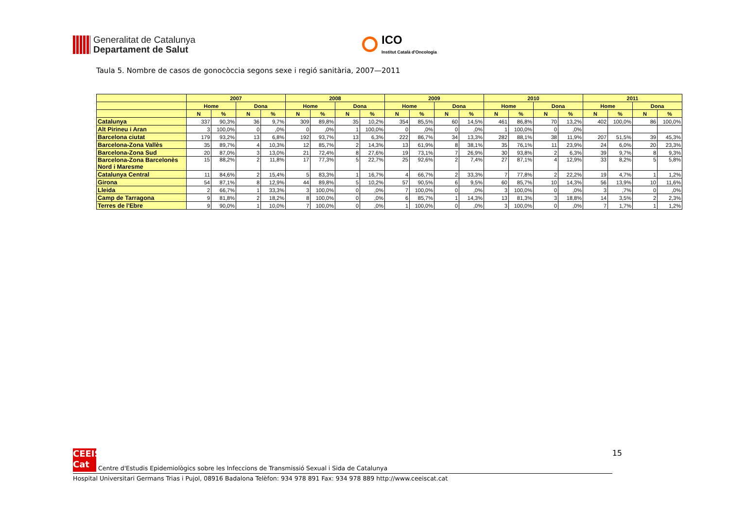Generalitat de Catalunya
Departament de Salut
ICO
Institut Català d'Oncologia
Taula 5. Nombre de casos de gonocòccia segons sexe i regió sanitària, 2007—2011
| | 2007 | | | | 2008 | | | | 2009 | | | | 2010 | | | | 2011 | | | |
| --- | --- | --- | --- | --- | --- | --- | --- | --- | --- | --- | --- | --- | --- | --- | --- | --- | --- | --- | --- | --- |
| | Home | | Dona | | Home | | Dona | | Home | | Dona | | Home | | Dona | | Home | | Dona | |
| | N | % | N | % | N | % | N | % | N | % | N | % | N | % | N | % | N | % | N | % |
| Catalunya | 337 | 90,3% | 36 | 9,7% | 309 | 89,8% | 35 | 10,2% | 354 | 85,5% | 60 | 14,5% | 461 | 86,8% | 70 | 13,2% | 402 | 100,0% | 86 | 100,0% |
| Alt Pirineu i Aran | 3 | 100,0% | 0 | ,0% | 0 | ,0% | 1 | 100,0% | 0 | ,0% | 0 | ,0% | 1 | 100,0% | 0 | ,0% | | | | |
| Barcelona ciutat | 179 | 93,2% | 13 | 6,8% | 192 | 93,7% | 13 | 6,3% | 222 | 86,7% | 34 | 13,3% | 282 | 88,1% | 38 | 11,9% | 207 | 51,5% | 39 | 45,3% |
| Barcelona-Zona Vallès | 35 | 89,7% | 4 | 10,3% | 12 | 85,7% | 2 | 14,3% | 13 | 61,9% | 8 | 38,1% | 35 | 76,1% | 11 | 23,9% | 24 | 6,0% | 20 | 23,3% |
| Barcelona-Zona Sud | 20 | 87,0% | 3 | 13,0% | 21 | 72,4% | 8 | 27,6% | 19 | 73,1% | 7 | 26,9% | 30 | 93,8% | 2 | 6,3% | 39 | 9,7% | 8 | 9,3% |
| Barcelona-Zona Barcelonès Nord i Maresme | 15 | 88,2% | 2 | 11,8% | 17 | 77,3% | 5 | 22,7% | 25 | 92,6% | 2 | 7,4% | 27 | 87,1% | 4 | 12,9% | 33 | 8,2% | 5 | 5,8% |
| Catalunya Central | 11 | 84,6% | 2 | 15,4% | 5 | 83,3% | 1 | 16,7% | 4 | 66,7% | 2 | 33,3% | 7 | 77,8% | 2 | 22,2% | 19 | 4,7% | 1 | 1,2% |
| Girona | 54 | 87,1% | 8 | 12,9% | 44 | 89,8% | 5 | 10,2% | 57 | 90,5% | 6 | 9,5% | 60 | 85,7% | 10 | 14,3% | 56 | 13,9% | 10 | 11,6% |
| Lleida | 2 | 66,7% | 1 | 33,3% | 3 | 100,0% | 0 | ,0% | 7 | 100,0% | 0 | ,0% | 3 | 100,0% | 0 | ,0% | 3 | ,7% | 0 | ,0% |
| Camp de Tarragona | 9 | 81,8% | 2 | 18,2% | 8 | 100,0% | 0 | ,0% | 6 | 85,7% | 1 | 14,3% | 13 | 81,3% | 3 | 18,8% | 14 | 3,5% | 2 | 2,3% |
| Terres de l'Ebre | 9 | 90,0% | 1 | 10,0% | 7 | 100,0% | 0 | ,0% | 1 | 100,0% | 0 | ,0% | 3 | 100,0% | 0 | ,0% | 7 | 1,7% | 1 | 1,2% |
15 CEEIS
Cat Centre d'Estudis Epidemiològics sobre les Infeccions de Transmissió Sexual i Sida de Catalunya
Hospital Universitari Germans Trias i Pujol, 08916 Badalona Telèfon: 934 978 891 Fax: 934 978 889 http://www.ceeiscat.cat